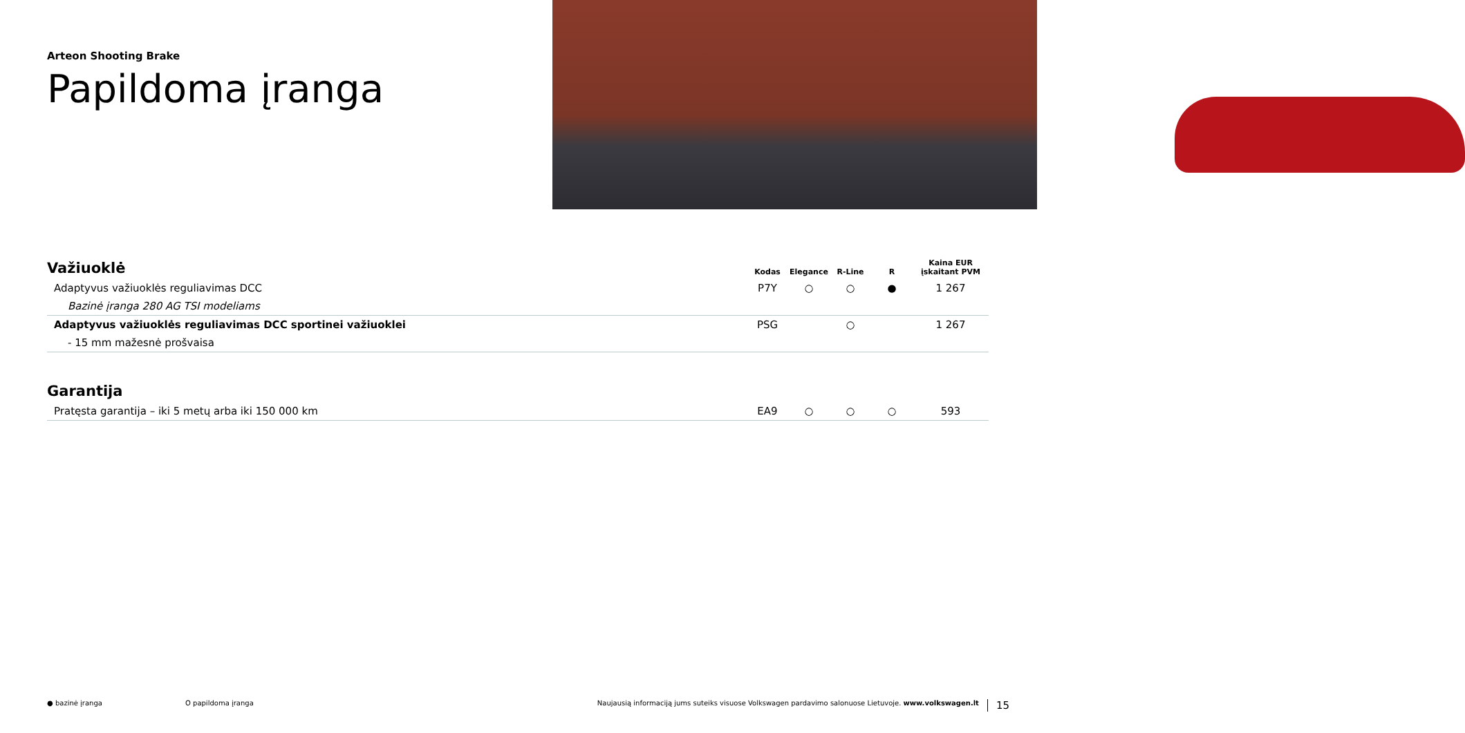Arteon Shooting Brake
Papildoma įranga
| Važiuoklė | Kodas | Elegance | R-Line | R | Kaina EUR įskaitant PVM |
| --- | --- | --- | --- | --- | --- |
| Adaptyvus važiuoklės reguliavimas DCC | P7Y | ○ | ○ | ● | 1 267 |
| Bazinė įranga 280 AG TSI modeliams | | | | | |
| Adaptyvus važiuoklės reguliavimas DCC sportinei važiuoklei | PSG | | ○ | | 1 267 |
| - 15 mm mažesnė prošvaisa | | | | | |
| Garantija | | | | | |
| --- | --- | --- | --- | --- | --- |
| Pratęsta garantija – iki 5 metų arba iki 150 000 km | EA9 | ○ | ○ | ○ | 593 |
● bazinė įranga O papildoma įranga Naujausią informaciją jums suteiks visuose Volkswagen pardavimo salonuose Lietuvoje. www.volkswagen.lt 15